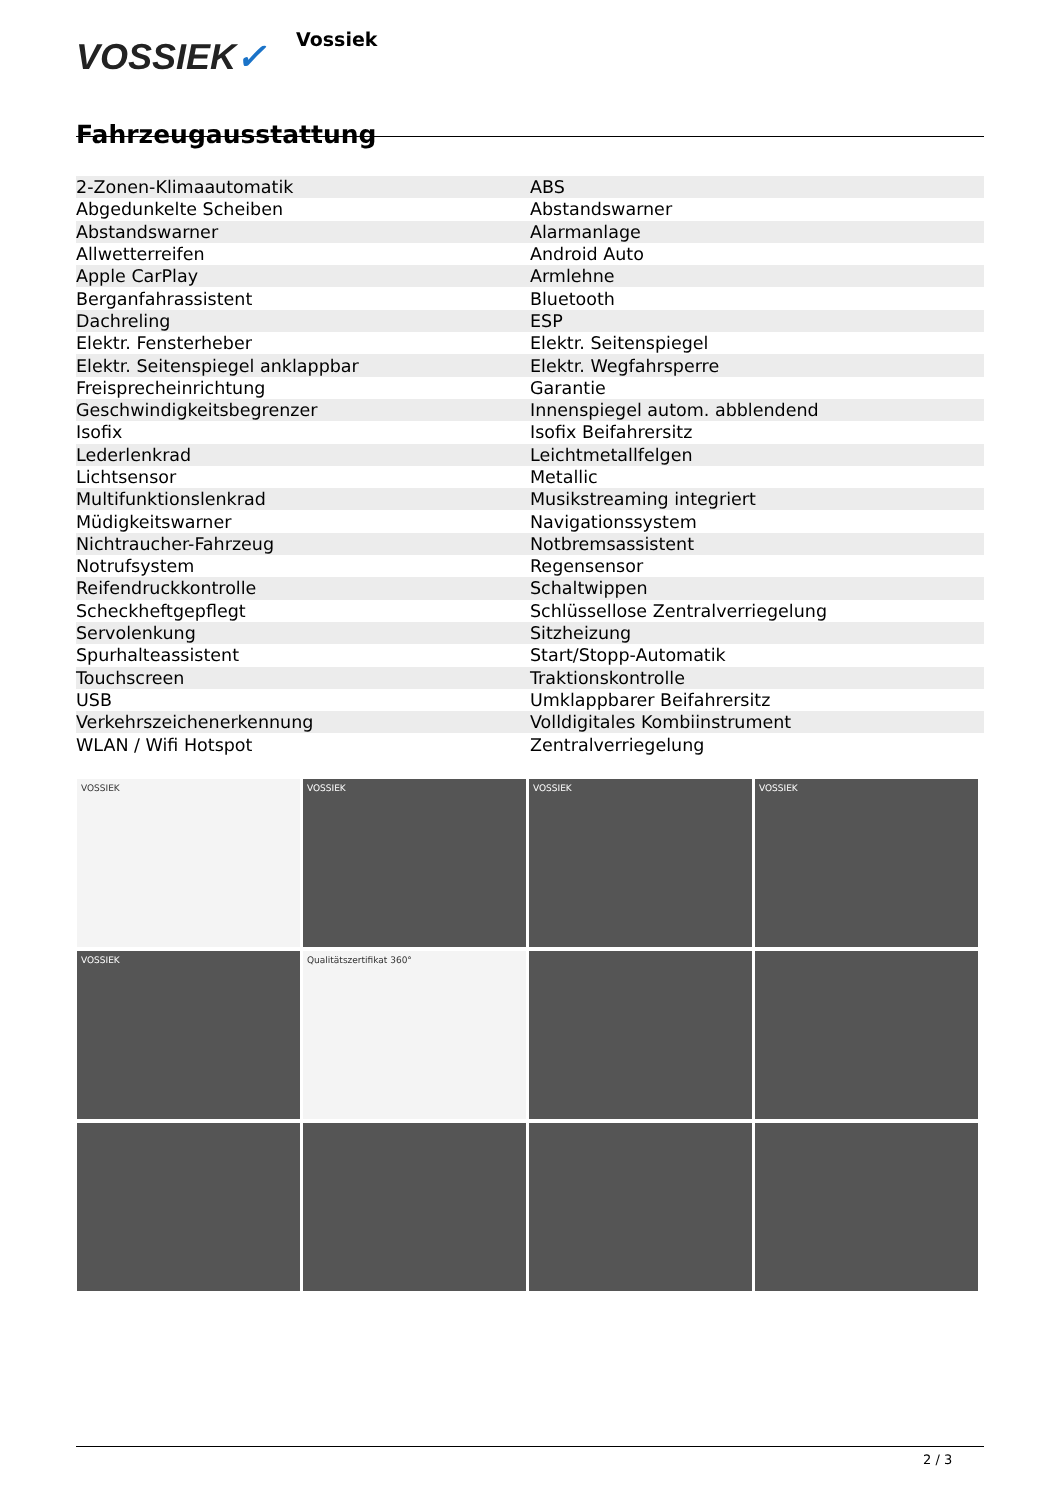VOSSIEK✓
Vossiek
Fahrzeugausstattung
| 2-Zonen-Klimaautomatik | ABS |
| Abgedunkelte Scheiben | Abstandswarner |
| Abstandswarner | Alarmanlage |
| Allwetterreifen | Android Auto |
| Apple CarPlay | Armlehne |
| Berganfahrassistent | Bluetooth |
| Dachreling | ESP |
| Elektr. Fensterheber | Elektr. Seitenspiegel |
| Elektr. Seitenspiegel anklappbar | Elektr. Wegfahrsperre |
| Freisprecheinrichtung | Garantie |
| Geschwindigkeitsbegrenzer | Innenspiegel autom. abblendend |
| Isofix | Isofix Beifahrersitz |
| Lederlenkrad | Leichtmetallfelgen |
| Lichtsensor | Metallic |
| Multifunktionslenkrad | Musikstreaming integriert |
| Müdigkeitswarner | Navigationssystem |
| Nichtraucher-Fahrzeug | Notbremsassistent |
| Notrufsystem | Regensensor |
| Reifendruckkontrolle | Schaltwippen |
| Scheckheftgepflegt | Schlüssellose Zentralverriegelung |
| Servolenkung | Sitzheizung |
| Spurhalteassistent | Start/Stopp-Automatik |
| Touchscreen | Traktionskontrolle |
| USB | Umklappbarer Beifahrersitz |
| Verkehrszeichenerkennung | Volldigitales Kombiinstrument |
| WLAN / Wifi Hotspot | Zentralverriegelung |
VOSSIEK
VOSSIEK
VOSSIEK
VOSSIEK
VOSSIEK
Qualitätszertifikat 360°
2 / 3